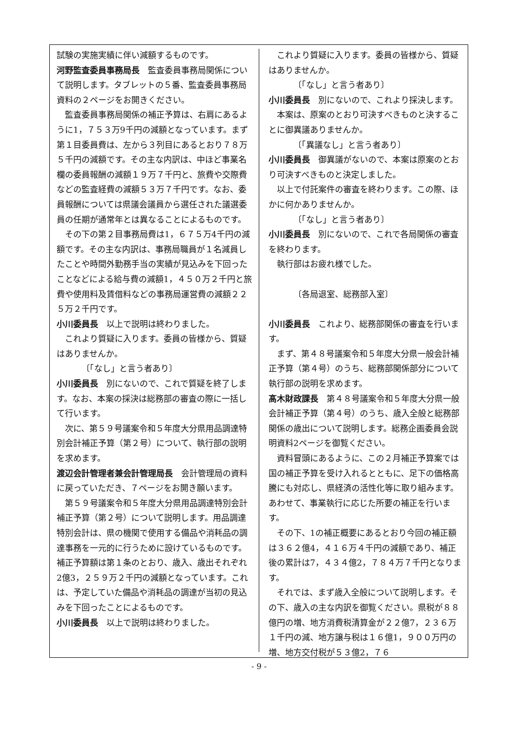試験の実施実績に伴い減額するものです。
河野監査委員事務局長　監査委員事務局関係について説明します。タブレットの５番、監査委員事務局資料の２ページをお開きください。
監査委員事務局関係の補正予算は、右肩にあるように1，７５３万9千円の減額となっています。まず第１目委員費は、左から３列目にあるとおり７８万５千円の減額です。その主な内訳は、中ほど事業名欄の委員報酬の減額１９万７千円と、旅費や交際費などの監査経費の減額５３万７千円です。なお、委員報酬については県議会議員から選任された議選委員の任期が通常年とは異なることによるものです。
その下の第２目事務局費は1，６７５万4千円の減額です。その主な内訳は、事務局職員が１名減員したことや時間外勤務手当の実績が見込みを下回ったことなどによる給与費の減額1，４５０万２千円と旅費や使用料及賃借料などの事務局運営費の減額２２５万２千円です。
小川委員長　以上で説明は終わりました。
これより質疑に入ります。委員の皆様から、質疑はありませんか。
〔「なし」と言う者あり〕
小川委員長　別にないので、これで質疑を終了します。なお、本案の採決は総務部の審査の際に一括して行います。
次に、第５９号議案令和５年度大分県用品調達特別会計補正予算（第２号）について、執行部の説明を求めます。
渡辺会計管理者兼会計管理局長　会計管理局の資料に戻っていただき、７ページをお開き願います。
第５９号議案令和５年度大分県用品調達特別会計補正予算（第２号）について説明します。用品調達特別会計は、県の機関で使用する備品や消耗品の調達事務を一元的に行うために設けているものです。補正予算額は第１条のとおり、歳入、歳出それぞれ2億3，２５９万２千円の減額となっています。これは、予定していた備品や消耗品の調達が当初の見込みを下回ったことによるものです。
小川委員長　以上で説明は終わりました。
これより質疑に入ります。委員の皆様から、質疑はありませんか。
〔「なし」と言う者あり〕
小川委員長　別にないので、これより採決します。
本案は、原案のとおり可決すべきものと決することに御異議ありませんか。
〔「異議なし」と言う者あり〕
小川委員長　御異議がないので、本案は原案のとおり可決すべきものと決定しました。
以上で付託案件の審査を終わります。この際、ほかに何かありませんか。
〔「なし」と言う者あり〕
小川委員長　別にないので、これで各局関係の審査を終わります。
執行部はお疲れ様でした。
〔各局退室、総務部入室〕
小川委員長　これより、総務部関係の審査を行います。
まず、第４８号議案令和５年度大分県一般会計補正予算（第４号）のうち、総務部関係部分について執行部の説明を求めます。
髙木財政課長　第４８号議案令和５年度大分県一般会計補正予算（第４号）のうち、歳入全般と総務部関係の歳出について説明します。総務企画委員会説明資料2ページを御覧ください。
資料冒頭にあるように、この２月補正予算案では国の補正予算を受け入れるとともに、足下の価格高騰にも対応し、県経済の活性化等に取り組みます。あわせて、事業執行に応じた所要の補正を行います。
その下、1の補正概要にあるとおり今回の補正額は３６２億4，４１６万４千円の減額であり、補正後の累計は7，４３４億2，７８４万７千円となります。
それでは、まず歳入全般について説明します。その下、歳入の主な内訳を御覧ください。県税が８８億円の増、地方消費税清算金が２２億7，２３６万１千円の減、地方譲与税は１６億1，９００万円の増、地方交付税が５３億2，７６
- 9 -